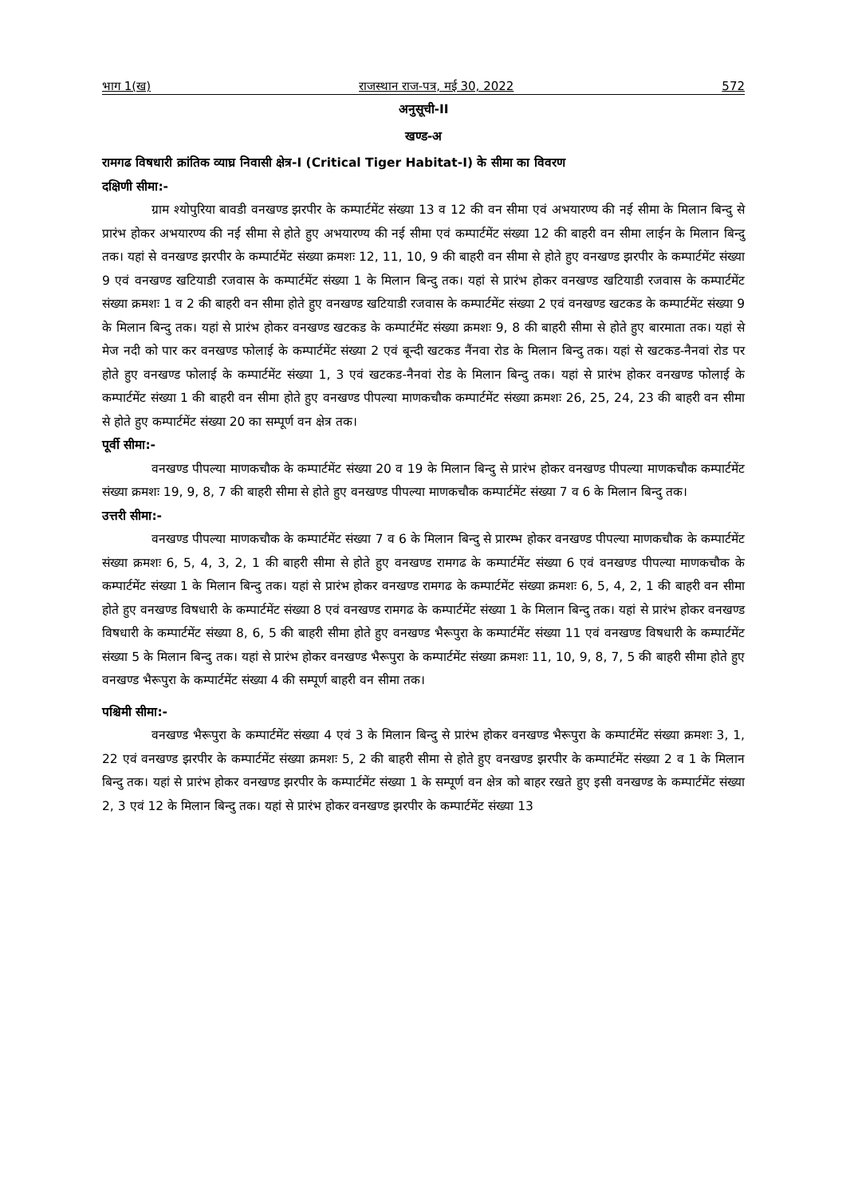भाग 1(ख) राजस्थान राज-पत्र, मई 30, 2022 572
अनुसूची-II
खण्ड-अ
रामगढ विषधारी क्रांतिक व्याघ्र निवासी क्षेत्र-I (Critical Tiger Habitat-I) के सीमा का विवरण
दक्षिणी सीमा:-
ग्राम श्योपुरिया बावडी वनखण्ड झरपीर के कम्पार्टमेंट संख्या 13 व 12 की वन सीमा एवं अभयारण्य की नई सीमा के मिलान बिन्दु से प्रारंभ होकर अभयारण्य की नई सीमा से होते हुए अभयारण्य की नई सीमा एवं कम्पार्टमेंट संख्या 12 की बाहरी वन सीमा लाईन के मिलान बिन्दु तक। यहां से वनखण्ड झरपीर के कम्पार्टमेंट संख्या क्रमशः 12, 11, 10, 9 की बाहरी वन सीमा से होते हुए वनखण्ड झरपीर के कम्पार्टमेंट संख्या 9 एवं वनखण्ड खटियाडी रजवास के कम्पार्टमेंट संख्या 1 के मिलान बिन्दु तक। यहां से प्रारंभ होकर वनखण्ड खटियाडी रजवास के कम्पार्टमेंट संख्या क्रमशः 1 व 2 की बाहरी वन सीमा होते हुए वनखण्ड खटियाडी रजवास के कम्पार्टमेंट संख्या 2 एवं वनखण्ड खटकड के कम्पार्टमेंट संख्या 9 के मिलान बिन्दु तक। यहां से प्रारंभ होकर वनखण्ड खटकड के कम्पार्टमेंट संख्या क्रमशः 9, 8 की बाहरी सीमा से होते हुए बारमाता तक। यहां से मेज नदी को पार कर वनखण्ड फोलाई के कम्पार्टमेंट संख्या 2 एवं बून्दी खटकड नैंनवा रोड के मिलान बिन्दु तक। यहां से खटकड-नैनवां रोड पर होते हुए वनखण्ड फोलाई के कम्पार्टमेंट संख्या 1, 3 एवं खटकड-नैनवां रोड के मिलान बिन्दु तक। यहां से प्रारंभ होकर वनखण्ड फोलाई के कम्पार्टमेंट संख्या 1 की बाहरी वन सीमा होते हुए वनखण्ड पीपल्या माणकचौक कम्पार्टमेंट संख्या क्रमशः 26, 25, 24, 23 की बाहरी वन सीमा से होते हुए कम्पार्टमेंट संख्या 20 का सम्पूर्ण वन क्षेत्र तक।
पूर्वी सीमा:-
वनखण्ड पीपल्या माणकचौक के कम्पार्टमेंट संख्या 20 व 19 के मिलान बिन्दु से प्रारंभ होकर वनखण्ड पीपल्या माणकचौक कम्पार्टमेंट संख्या क्रमशः 19, 9, 8, 7 की बाहरी सीमा से होते हुए वनखण्ड पीपल्या माणकचौक कम्पार्टमेंट संख्या 7 व 6 के मिलान बिन्दु तक।
उत्तरी सीमा:-
वनखण्ड पीपल्या माणकचौक के कम्पार्टमेंट संख्या 7 व 6 के मिलान बिन्दु से प्रारम्भ होकर वनखण्ड पीपल्या माणकचौक के कम्पार्टमेंट संख्या क्रमशः 6, 5, 4, 3, 2, 1 की बाहरी सीमा से होते हुए वनखण्ड रामगढ के कम्पार्टमेंट संख्या 6 एवं वनखण्ड पीपल्या माणकचौक के कम्पार्टमेंट संख्या 1 के मिलान बिन्दु तक। यहां से प्रारंभ होकर वनखण्ड रामगढ के कम्पार्टमेंट संख्या क्रमशः 6, 5, 4, 2, 1 की बाहरी वन सीमा होते हुए वनखण्ड विषधारी के कम्पार्टमेंट संख्या 8 एवं वनखण्ड रामगढ के कम्पार्टमेंट संख्या 1 के मिलान बिन्दु तक। यहां से प्रारंभ होकर वनखण्ड विषधारी के कम्पार्टमेंट संख्या 8, 6, 5 की बाहरी सीमा होते हुए वनखण्ड भैरूपुरा के कम्पार्टमेंट संख्या 11 एवं वनखण्ड विषधारी के कम्पार्टमेंट संख्या 5 के मिलान बिन्दु तक। यहां से प्रारंभ होकर वनखण्ड भैरूपुरा के कम्पार्टमेंट संख्या क्रमशः 11, 10, 9, 8, 7, 5 की बाहरी सीमा होते हुए वनखण्ड भैरूपुरा के कम्पार्टमेंट संख्या 4 की सम्पूर्ण बाहरी वन सीमा तक।
पश्चिमी सीमा:-
वनखण्ड भैरूपुरा के कम्पार्टमेंट संख्या 4 एवं 3 के मिलान बिन्दु से प्रारंभ होकर वनखण्ड भैरूपुरा के कम्पार्टमेंट संख्या क्रमशः 3, 1, 22 एवं वनखण्ड झरपीर के कम्पार्टमेंट संख्या क्रमशः 5, 2 की बाहरी सीमा से होते हुए वनखण्ड झरपीर के कम्पार्टमेंट संख्या 2 व 1 के मिलान बिन्दु तक। यहां से प्रारंभ होकर वनखण्ड झरपीर के कम्पार्टमेंट संख्या 1 के सम्पूर्ण वन क्षेत्र को बाहर रखते हुए इसी वनखण्ड के कम्पार्टमेंट संख्या 2, 3 एवं 12 के मिलान बिन्दु तक। यहां से प्रारंभ होकर वनखण्ड झरपीर के कम्पार्टमेंट संख्या 13